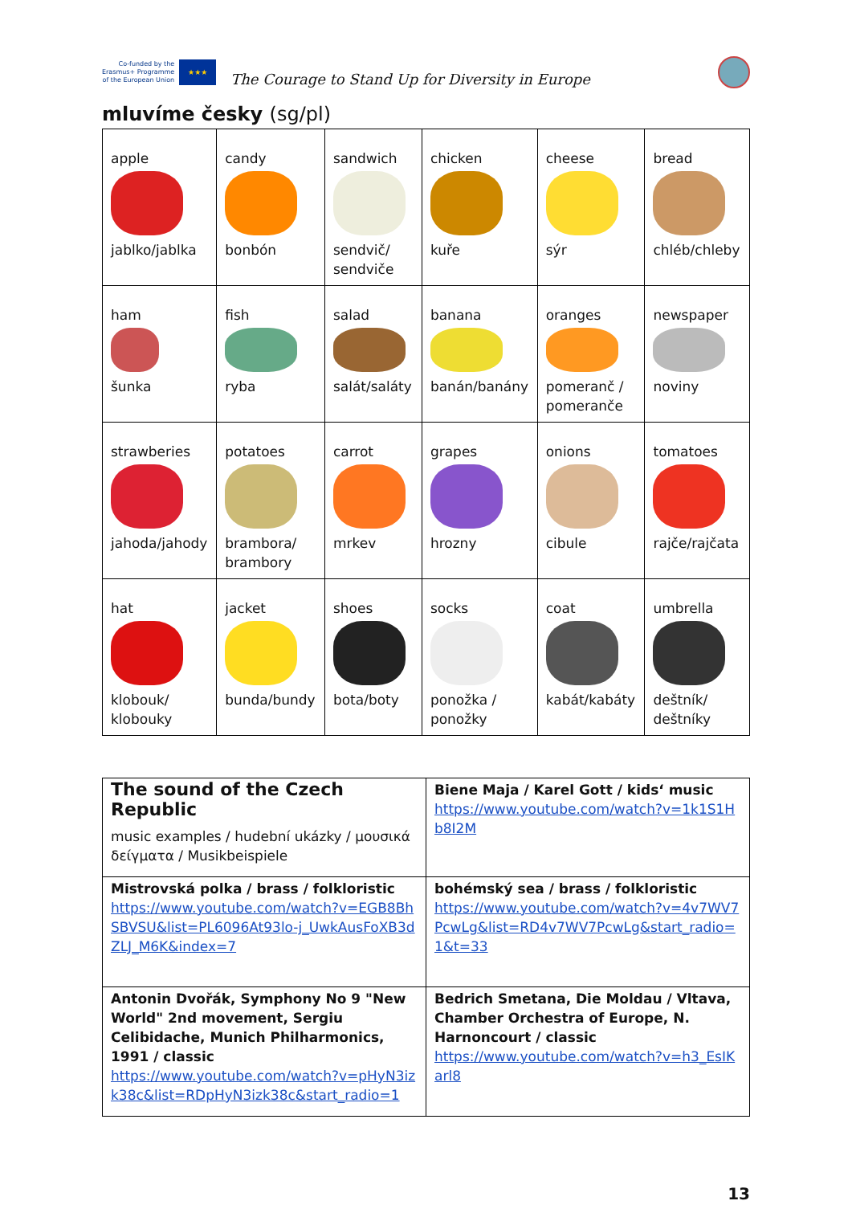Co-funded by the
Erasmus+ Programme
of the European Union
★★★
The Courage to Stand Up for Diversity in Europe
mluvíme česky (sg/pl)
| apple jablko/jablka | candy bonbón | sandwich sendvič/ sendviče | chicken kuře | cheese sýr | bread chléb/chleby |
| ham šunka | fish ryba | salad salát/saláty | banana banán/banány | oranges pomeranč / pomeranče | newspaper noviny |
| strawberies jahoda/jahody | potatoes brambora/ brambory | carrot mrkev | grapes hrozny | onions cibule | tomatoes rajče/rajčata |
| hat klobouk/ klobouky | jacket bunda/bundy | shoes bota/boty | socks ponožka / ponožky | coat kabát/kabáty | umbrella deštník/ deštníky |
| The sound of the Czech Republic music examples / hudební ukázky / μουσικά δείγματα / Musikbeispiele | Biene Maja / Karel Gott / kids‘ music https://www.youtube.com/watch?v=1k1S1Hb8I2M |
| Mistrovská polka / brass / folkloristic https://www.youtube.com/watch?v=EGB8BhSBVSU&list=PL6096At93lo-j_UwkAusFoXB3dZLJ_M6K&index=7 | bohémský sea / brass / folkloristic https://www.youtube.com/watch?v=4v7WV7PcwLg&list=RD4v7WV7PcwLg&start_radio=1&t=33 |
| Antonin Dvořák, Symphony No 9 "New World" 2nd movement, Sergiu Celibidache, Munich Philharmonics, 1991 / classic https://www.youtube.com/watch?v=pHyN3izk38c&list=RDpHyN3izk38c&start_radio=1 | Bedrich Smetana, Die Moldau / Vltava, Chamber Orchestra of Europe, N. Harnoncourt / classic https://www.youtube.com/watch?v=h3_EsIKarl8 |
13